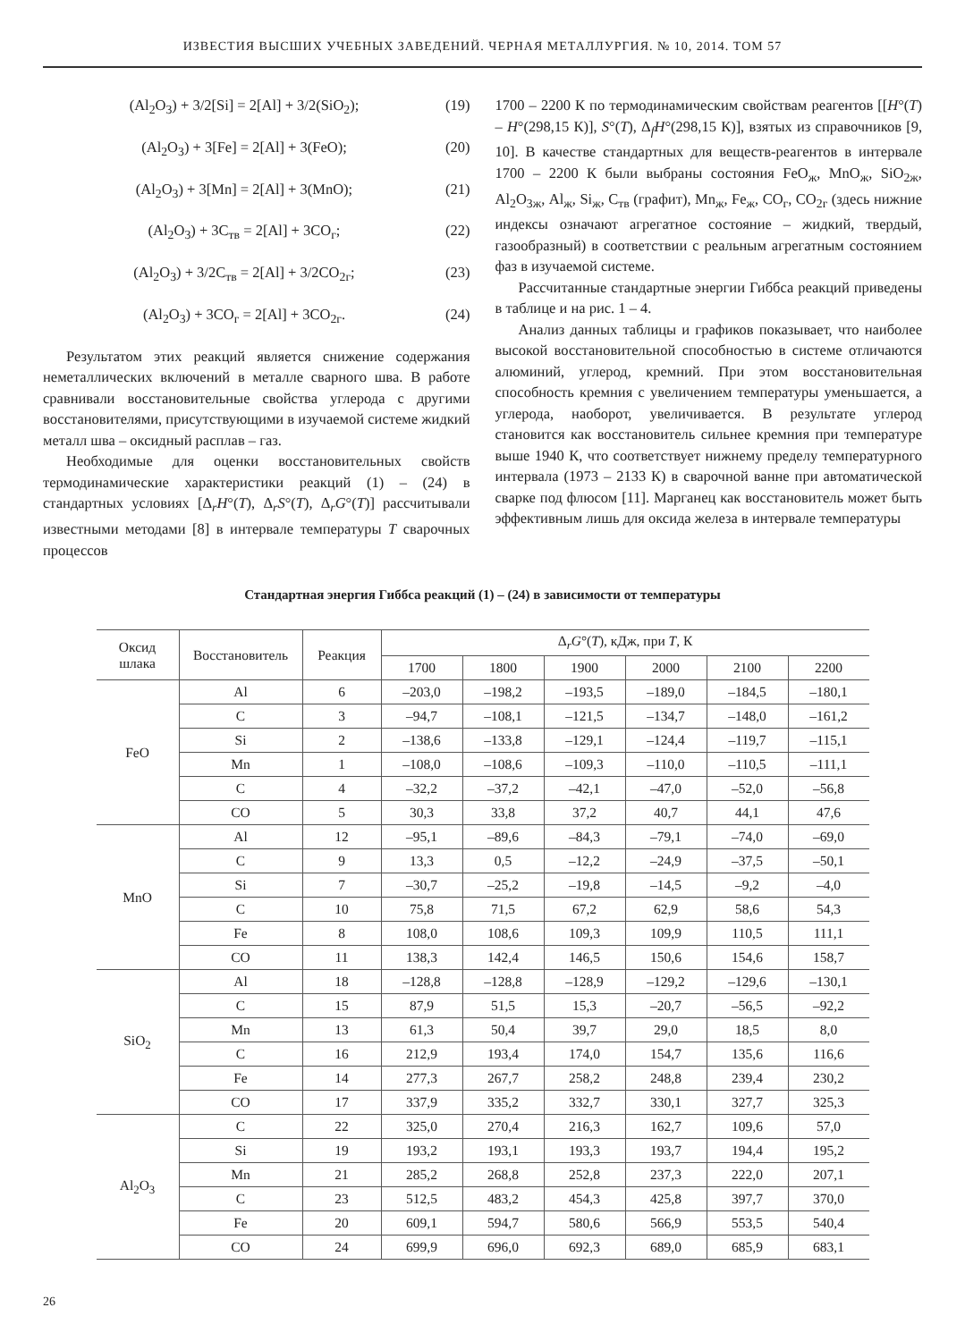ИЗВЕСТИЯ ВЫСШИХ УЧЕБНЫХ ЗАВЕДЕНИЙ. ЧЕРНАЯ МЕТАЛЛУРГИЯ. № 10, 2014. ТОМ 57
(Al<sub>2</sub>O<sub>3</sub>) + 3/2[Si] = 2[Al] + 3/2(SiO<sub>2</sub>); (19)
(Al<sub>2</sub>O<sub>3</sub>) + 3[Fe] = 2[Al] + 3(FeO); (20)
(Al<sub>2</sub>O<sub>3</sub>) + 3[Mn] = 2[Al] + 3(MnO); (21)
(Al<sub>2</sub>O<sub>3</sub>) + 3C<sub>тв</sub> = 2[Al] + 3CO<sub>г</sub>; (22)
(Al<sub>2</sub>O<sub>3</sub>) + 3/2C<sub>тв</sub> = 2[Al] + 3/2CO<sub>2г</sub>; (23)
(Al<sub>2</sub>O<sub>3</sub>) + 3CO<sub>г</sub> = 2[Al] + 3CO<sub>2г</sub>. (24)
Результатом этих реакций является снижение содержания неметаллических включений в металле сварного шва. В работе сравнивали восстановительные свойства углерода с другими восстановителями, присутствующими в изучаемой системе жидкий металл шва – оксидный расплав – газ.
Необходимые для оценки восстановительных свойств термодинамические характеристики реакций (1) – (24) в стандартных условиях [Δ<sub>r</sub>H°(T), Δ<sub>r</sub>S°(T), Δ<sub>r</sub>G°(T)] рассчитывали известными методами [8] в интервале температуры T сварочных процессов
1700 – 2200 К по термодинамическим свойствам реагентов [[H°(T) – H°(298,15 К)], S°(T), Δ<sub>f</sub>H°(298,15 К)], взятых из справочников [9, 10]. В качестве стандартных для веществ-реагентов в интервале 1700 – 2200 К были выбраны состояния FeO<sub>ж</sub>, MnO<sub>ж</sub>, SiO<sub>2ж</sub>, Al<sub>2</sub>O<sub>3ж</sub>, Al<sub>ж</sub>, Si<sub>ж</sub>, C<sub>тв</sub> (графит), Mn<sub>ж</sub>, Fe<sub>ж</sub>, CO<sub>г</sub>, CO<sub>2г</sub> (здесь нижние индексы означают агрегатное состояние – жидкий, твердый, газообразный) в соответствии с реальным агрегатным состоянием фаз в изучаемой системе.
Рассчитанные стандартные энергии Гиббса реакций приведены в таблице и на рис. 1 – 4.
Анализ данных таблицы и графиков показывает, что наиболее высокой восстановительной способностью в системе отличаются алюминий, углерод, кремний. При этом восстановительная способность кремния с увеличением температуры уменьшается, а углерода, наоборот, увеличивается. В результате углерод становится как восстановитель сильнее кремния при температуре выше 1940 К, что соответствует нижнему пределу температурного интервала (1973 – 2133 К) в сварочной ванне при автоматической сварке под флюсом [11]. Марганец как восстановитель может быть эффективным лишь для оксида железа в интервале температуры
Стандартная энергия Гиббса реакций (1) – (24) в зависимости от температуры
| Оксид шлака | Восстановитель | Реакция | Δ<sub>r</sub> G °( T ), кДж, при T , К | | | | | |
| --- | --- | --- | --- | --- | --- | --- | --- | --- |
| | | | 1700 | 1800 | 1900 | 2000 | 2100 | 2200 |
| FeO | Al | 6 | –203,0 | –198,2 | –193,5 | –189,0 | –184,5 | –180,1 |
| | C | 3 | –94,7 | –108,1 | –121,5 | –134,7 | –148,0 | –161,2 |
| | Si | 2 | –138,6 | –133,8 | –129,1 | –124,4 | –119,7 | –115,1 |
| | Mn | 1 | –108,0 | –108,6 | –109,3 | –110,0 | –110,5 | –111,1 |
| | C | 4 | –32,2 | –37,2 | –42,1 | –47,0 | –52,0 | –56,8 |
| | CO | 5 | 30,3 | 33,8 | 37,2 | 40,7 | 44,1 | 47,6 |
| MnO | Al | 12 | –95,1 | –89,6 | –84,3 | –79,1 | –74,0 | –69,0 |
| | C | 9 | 13,3 | 0,5 | –12,2 | –24,9 | –37,5 | –50,1 |
| | Si | 7 | –30,7 | –25,2 | –19,8 | –14,5 | –9,2 | –4,0 |
| | C | 10 | 75,8 | 71,5 | 67,2 | 62,9 | 58,6 | 54,3 |
| | Fe | 8 | 108,0 | 108,6 | 109,3 | 109,9 | 110,5 | 111,1 |
| | CO | 11 | 138,3 | 142,4 | 146,5 | 150,6 | 154,6 | 158,7 |
| SiO<sub>2</sub> | Al | 18 | –128,8 | –128,8 | –128,9 | –129,2 | –129,6 | –130,1 |
| | C | 15 | 87,9 | 51,5 | 15,3 | –20,7 | –56,5 | –92,2 |
| | Mn | 13 | 61,3 | 50,4 | 39,7 | 29,0 | 18,5 | 8,0 |
| | C | 16 | 212,9 | 193,4 | 174,0 | 154,7 | 135,6 | 116,6 |
| | Fe | 14 | 277,3 | 267,7 | 258,2 | 248,8 | 239,4 | 230,2 |
| | CO | 17 | 337,9 | 335,2 | 332,7 | 330,1 | 327,7 | 325,3 |
| Al<sub>2</sub>O<sub>3</sub> | C | 22 | 325,0 | 270,4 | 216,3 | 162,7 | 109,6 | 57,0 |
| | Si | 19 | 193,2 | 193,1 | 193,3 | 193,7 | 194,4 | 195,2 |
| | Mn | 21 | 285,2 | 268,8 | 252,8 | 237,3 | 222,0 | 207,1 |
| | C | 23 | 512,5 | 483,2 | 454,3 | 425,8 | 397,7 | 370,0 |
| | Fe | 20 | 609,1 | 594,7 | 580,6 | 566,9 | 553,5 | 540,4 |
| | CO | 24 | 699,9 | 696,0 | 692,3 | 689,0 | 685,9 | 683,1 |
26